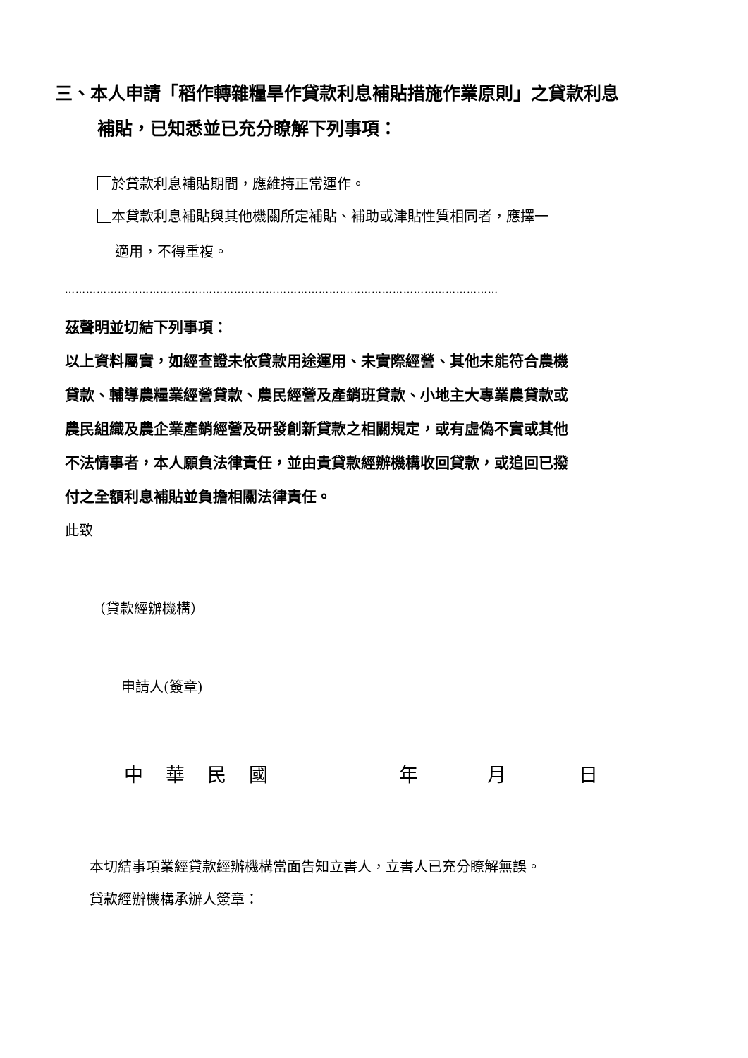三、本人申請「稻作轉雜糧旱作貸款利息補貼措施作業原則」之貸款利息
補貼，已知悉並已充分瞭解下列事項：
於貸款利息補貼期間，應維持正常運作。
本貸款利息補貼與其他機關所定補貼、補助或津貼性質相同者，應擇一
適用，不得重複。
……………………………………………………………………………………………………………
茲聲明並切結下列事項：
以上資料屬實，如經查證未依貸款用途運用、未實際經營、其他未能符合農機
貸款、輔導農糧業經營貸款、農民經營及產銷班貸款、小地主大專業農貸款或
農民組織及農企業產銷經營及研發創新貸款之相關規定，或有虛偽不實或其他
不法情事者，本人願負法律責任，並由貴貸款經辦機構收回貸款，或追回已撥
付之全額利息補貼並負擔相關法律責任。
此致
（貸款經辦機構）
申請人(簽章)
中華民國 年 月 日
本切結事項業經貸款經辦機構當面告知立書人，立書人已充分瞭解無誤。
貸款經辦機構承辦人簽章：